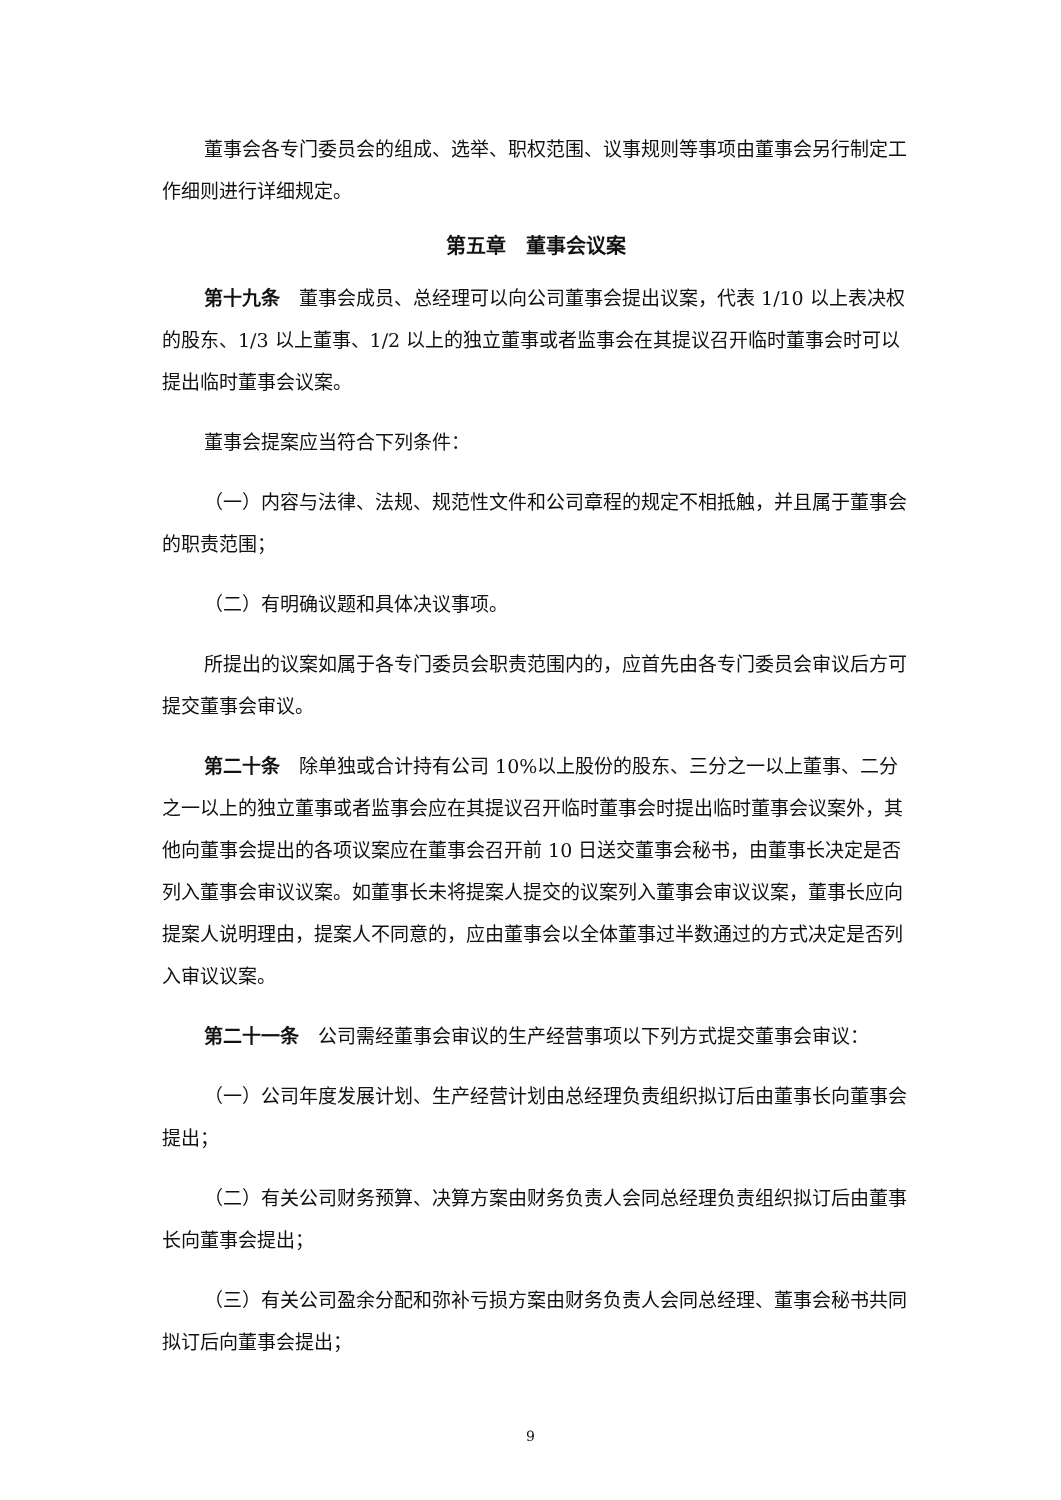董事会各专门委员会的组成、选举、职权范围、议事规则等事项由董事会另行制定工作细则进行详细规定。
第五章　董事会议案
第十九条　董事会成员、总经理可以向公司董事会提出议案，代表 1/10 以上表决权的股东、1/3 以上董事、1/2 以上的独立董事或者监事会在其提议召开临时董事会时可以提出临时董事会议案。
董事会提案应当符合下列条件：
（一）内容与法律、法规、规范性文件和公司章程的规定不相抵触，并且属于董事会的职责范围；
（二）有明确议题和具体决议事项。
所提出的议案如属于各专门委员会职责范围内的，应首先由各专门委员会审议后方可提交董事会审议。
第二十条　除单独或合计持有公司 10%以上股份的股东、三分之一以上董事、二分之一以上的独立董事或者监事会应在其提议召开临时董事会时提出临时董事会议案外，其他向董事会提出的各项议案应在董事会召开前 10 日送交董事会秘书，由董事长决定是否列入董事会审议议案。如董事长未将提案人提交的议案列入董事会审议议案，董事长应向提案人说明理由，提案人不同意的，应由董事会以全体董事过半数通过的方式决定是否列入审议议案。
第二十一条　公司需经董事会审议的生产经营事项以下列方式提交董事会审议：
（一）公司年度发展计划、生产经营计划由总经理负责组织拟订后由董事长向董事会提出；
（二）有关公司财务预算、决算方案由财务负责人会同总经理负责组织拟订后由董事长向董事会提出；
（三）有关公司盈余分配和弥补亏损方案由财务负责人会同总经理、董事会秘书共同拟订后向董事会提出；
9